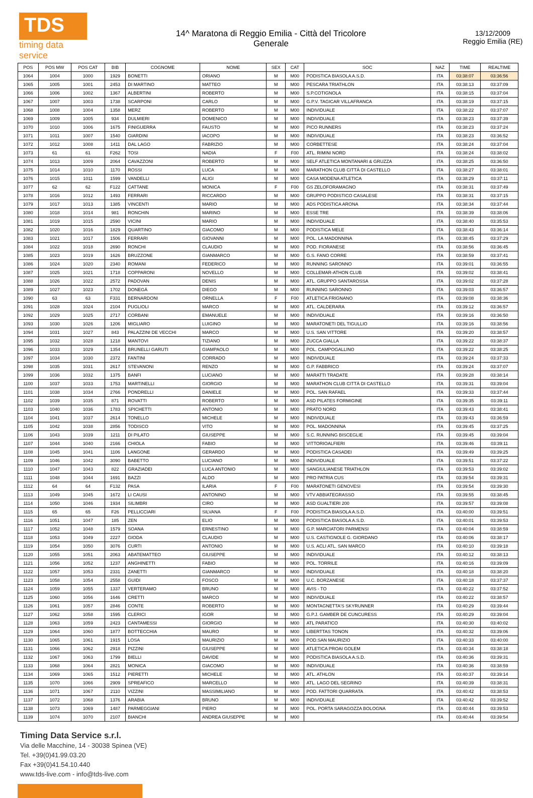TDS
timing data service
14^ Maratona di Reggio Emilia - Città del Tricolore
Generale
13/12/2009
Reggio Emilia (RE)
| POS | POS MW | POS CAT | BIB | COGNOME | NOME | SEX | CAT | SOC | NAZ | TIME | REALTIME |
| --- | --- | --- | --- | --- | --- | --- | --- | --- | --- | --- | --- |
| 1064 | 1004 | 1000 | 1929 | BONETTI | ORIANO | M | M00 | PODISTICA BIASOLA A.S.D. | ITA | 03:38:07 | 03:36:56 |
| 1065 | 1005 | 1001 | 2453 | DI MARTINO | MATTEO | M | M00 | PESCARA TRIATHLON | ITA | 03:38:13 | 03:37:09 |
| 1066 | 1006 | 1002 | 1367 | ALBERTINI | ROBERTO | M | M00 | S.P.COTIGNOLA | ITA | 03:38:15 | 03:37:04 |
| 1067 | 1007 | 1003 | 1738 | SCARPONI | CARLO | M | M00 | G.P.V. TAGICAR VILLAFRANCA | ITA | 03:38:19 | 03:37:15 |
| 1068 | 1008 | 1004 | 1358 | MERZ | ROBERTO | M | M00 | INDIVIDUALE | ITA | 03:38:22 | 03:37:07 |
| 1069 | 1009 | 1005 | 934 | DULMIERI | DOMENICO | M | M00 | INDIVIDUALE | ITA | 03:38:23 | 03:37:39 |
| 1070 | 1010 | 1006 | 1675 | FINIGUERRA | FAUSTO | M | M00 | PICO RUNNERS | ITA | 03:38:23 | 03:37:24 |
| 1071 | 1011 | 1007 | 1540 | GIARDINI | IACOPO | M | M00 | INDIVIDUALE | ITA | 03:38:23 | 03:36:52 |
| 1072 | 1012 | 1008 | 1411 | DAL LAGO | FABRIZIO | M | M00 | CORBETTESE | ITA | 03:38:24 | 03:37:04 |
| 1073 | 61 | 61 | F262 | TOSI | NADIA | F | F00 | ATL. RIMINI NORD | ITA | 03:38:24 | 03:38:02 |
| 1074 | 1013 | 1009 | 2064 | CAVAZZONI | ROBERTO | M | M00 | SELF ATLETICA MONTANARI & GRUZZA | ITA | 03:38:25 | 03:36:50 |
| 1075 | 1014 | 1010 | 1170 | ROSSI | LUCA | M | M00 | MARATHON CLUB CITTÀ DI CASTELLO | ITA | 03:38:27 | 03:38:01 |
| 1076 | 1015 | 1011 | 1599 | VANDELLI | ALIGI | M | M00 | CASA MODENA ATLETICA | ITA | 03:38:29 | 03:37:11 |
| 1077 | 62 | 62 | F122 | CATTANE | MONICA | F | F00 | GS ZELOFORAMAGNO | ITA | 03:38:31 | 03:37:49 |
| 1078 | 1016 | 1012 | 1493 | FERRARI | RICCARDO | M | M00 | GRUPPO PODISTICO CASALESE | ITA | 03:38:31 | 03:37:15 |
| 1079 | 1017 | 1013 | 1385 | VINCENTI | MARIO | M | M00 | ADS PODISTICA ARONA | ITA | 03:38:34 | 03:37:44 |
| 1080 | 1018 | 1014 | 981 | RONCHIN | MARINO | M | M00 | ESSE TRE | ITA | 03:38:39 | 03:38:06 |
| 1081 | 1019 | 1015 | 2590 | VICINI | MARIO | M | M00 | INDIVIDUALE | ITA | 03:38:40 | 03:35:53 |
| 1082 | 1020 | 1016 | 1829 | QUARTINO | GIACOMO | M | M00 | PODISTICA MELE | ITA | 03:38:43 | 03:36:14 |
| 1083 | 1021 | 1017 | 1506 | FERRARI | GIOVANNI | M | M00 | POL. LA MADONNINA | ITA | 03:38:45 | 03:37:29 |
| 1084 | 1022 | 1018 | 2690 | RONCHI | CLAUDIO | M | M00 | POD. FIORANESE | ITA | 03:38:56 | 03:36:45 |
| 1085 | 1023 | 1019 | 1626 | BRUZZONE | GIANMARCO | M | M00 | G.S. FANO CORRE | ITA | 03:38:59 | 03:37:41 |
| 1086 | 1024 | 1020 | 2340 | ROMANI | FEDERICO | M | M00 | RUNNING SARONNO | ITA | 03:39:01 | 03:36:55 |
| 1087 | 1025 | 1021 | 1718 | COPPARONI | NOVELLO | M | M00 | COLLEMAR-ATHON CLUB | ITA | 03:39:02 | 03:38:41 |
| 1088 | 1026 | 1022 | 2572 | PADOVAN | DENIS | M | M00 | ATL. GRUPPO SANTAROSSA | ITA | 03:39:02 | 03:37:28 |
| 1089 | 1027 | 1023 | 1702 | DONEGÀ | DIEGO | M | M00 | RUNNING SARONNO | ITA | 03:39:03 | 03:36:57 |
| 1090 | 63 | 63 | F331 | BERNARDONI | ORNELLA | F | F00 | ATLETICA FRIGNANO | ITA | 03:39:08 | 03:38:36 |
| 1091 | 1028 | 1024 | 2104 | PUGLIOLI | MARCO | M | M00 | ATL. CALDERARA | ITA | 03:39:12 | 03:36:57 |
| 1092 | 1029 | 1025 | 2717 | CORBANI | EMANUELE | M | M00 | INDIVIDUALE | ITA | 03:39:16 | 03:36:50 |
| 1093 | 1030 | 1026 | 1206 | MIGLIARO | LUIGINO | M | M00 | MARATONETI DEL TIGULLIO | ITA | 03:39:16 | 03:38:56 |
| 1094 | 1031 | 1027 | 843 | PALAZZINI DE VECCHI | MARCO | M | M00 | U.S. SAN VITTORE | ITA | 03:39:20 | 03:38:57 |
| 1095 | 1032 | 1028 | 1218 | MANTOVI | TIZIANO | M | M00 | ZUCCA GIALLA | ITA | 03:39:22 | 03:38:37 |
| 1096 | 1033 | 1029 | 1354 | BRUNELLI GARUTI | GIAMPAOLO | M | M00 | POL. CAMPOGALLINO | ITA | 03:39:22 | 03:38:25 |
| 1097 | 1034 | 1030 | 2372 | FANTINI | CORRADO | M | M00 | INDIVIDUALE | ITA | 03:39:24 | 03:37:33 |
| 1098 | 1035 | 1031 | 2617 | STEVANONI | RENZO | M | M00 | G.P. FABBRICO | ITA | 03:39:24 | 03:37:07 |
| 1099 | 1036 | 1032 | 1375 | BANFI | LUCIANO | M | M00 | MARATTI TRADATE | ITA | 03:39:28 | 03:38:14 |
| 1100 | 1037 | 1033 | 1753 | MARTINELLI | GIORGIO | M | M00 | MARATHON CLUB CITTÀ DI CASTELLO | ITA | 03:39:31 | 03:39:04 |
| 1101 | 1038 | 1034 | 2766 | PONDRELLI | DANIELE | M | M00 | POL. SAN RAFAEL | ITA | 03:39:33 | 03:37:44 |
| 1102 | 1039 | 1035 | 871 | ROVATTI | ROBERTO | M | M00 | ASD PILATES FORMIGINE | ITA | 03:39:35 | 03:39:11 |
| 1103 | 1040 | 1036 | 1783 | SPICHETTI | ANTONIO | M | M00 | PRATO NORD | ITA | 03:39:43 | 03:38:41 |
| 1104 | 1041 | 1037 | 2614 | TONELLO | MICHELE | M | M00 | INDIVIDUALE | ITA | 03:39:43 | 03:36:59 |
| 1105 | 1042 | 1038 | 2856 | TODISCO | VITO | M | M00 | POL. MADONNINA | ITA | 03:39:45 | 03:37:25 |
| 1106 | 1043 | 1039 | 1211 | DI PILATO | GIUSEPPE | M | M00 | S.C. RUNNING BISCEGLIE | ITA | 03:39:45 | 03:39:04 |
| 1107 | 1044 | 1040 | 2166 | CHIOLA | FABIO | M | M00 | VITTORIOALFIERI | ITA | 03:39:46 | 03:39:11 |
| 1108 | 1045 | 1041 | 1106 | LANGONE | GERARDO | M | M00 | PODISTICA CASADEI | ITA | 03:39:49 | 03:39:25 |
| 1109 | 1046 | 1042 | 3090 | BABETTO | LUCIANO | M | M00 | INDIVIDUALE | ITA | 03:39:51 | 03:37:22 |
| 1110 | 1047 | 1043 | 822 | GRAZIADEI | LUCA ANTONIO | M | M00 | SANGIULIANESE TRIATHLON | ITA | 03:39:53 | 03:39:02 |
| 1111 | 1048 | 1044 | 1691 | BAZZI | ALDO | M | M00 | PRO PATRIA CUS | ITA | 03:39:54 | 03:39:31 |
| 1112 | 64 | 64 | F132 | PASA | ILARIA | F | F00 | MARATONETI GENOVESI | ITA | 03:39:54 | 03:39:30 |
| 1113 | 1049 | 1045 | 1672 | LI CAUSI | ANTONINO | M | M00 | VTV ABBIATEGRASSO | ITA | 03:39:55 | 03:38:45 |
| 1114 | 1050 | 1046 | 1934 | SILIMBRI | CIRO | M | M00 | ASD GUALTIERI 200 | ITA | 03:39:57 | 03:39:08 |
| 1115 | 65 | 65 | F26 | PELLICCIARI | SILVANA | F | F00 | PODISTICA BIASOLA A.S.D. | ITA | 03:40:00 | 03:39:51 |
| 1116 | 1051 | 1047 | 185 | ZEN | ELIO | M | M00 | PODISTICA BIASOLA A.S.D. | ITA | 03:40:01 | 03:39:53 |
| 1117 | 1052 | 1048 | 1579 | SOANA | ERNESTINO | M | M00 | G.P. MARCIATORI PARMENSI | ITA | 03:40:04 | 03:38:59 |
| 1118 | 1053 | 1049 | 2227 | GIODA | CLAUDIO | M | M00 | U.S. CASTIGNOLE G. GIORDANO | ITA | 03:40:06 | 03:38:17 |
| 1119 | 1054 | 1050 | 3076 | CURTI | ANTONIO | M | M00 | U.S. ACLI ATL. SAN MARCO | ITA | 03:40:10 | 03:39:18 |
| 1120 | 1055 | 1051 | 2063 | ABATEMATTEO | GIUSEPPE | M | M00 | INDIVIDUALE | ITA | 03:40:12 | 03:38:13 |
| 1121 | 1056 | 1052 | 1237 | ANGHINETTI | FABIO | M | M00 | POL. TORRILE | ITA | 03:40:16 | 03:39:09 |
| 1122 | 1057 | 1053 | 2331 | ZANETTI | GIANMARCO | M | M00 | INDIVIDUALE | ITA | 03:40:18 | 03:38:20 |
| 1123 | 1058 | 1054 | 2558 | GUIDI | FOSCO | M | M00 | U.C. BORZANESE | ITA | 03:40:18 | 03:37:37 |
| 1124 | 1059 | 1055 | 1337 | VERTERAMO | BRUNO | M | M00 | AVIS - TO | ITA | 03:40:22 | 03:37:52 |
| 1125 | 1060 | 1056 | 1646 | CRETTI | MARCO | M | M00 | INDIVIDUALE | ITA | 03:40:22 | 03:38:57 |
| 1126 | 1061 | 1057 | 2846 | CONTE | ROBERTO | M | M00 | MONTAGNETTA'S SKYRUNNER | ITA | 03:40:29 | 03:39:44 |
| 1127 | 1062 | 1058 | 1595 | CLERICI | IGOR | M | M00 | G.P.J. GAMBER DE CUNCURESS | ITA | 03:40:29 | 03:39:04 |
| 1128 | 1063 | 1059 | 2423 | CANTAMESSI | GIORGIO | M | M00 | ATL PARATICO | ITA | 03:40:30 | 03:40:02 |
| 1129 | 1064 | 1060 | 1877 | BOTTECCHIA | MAURO | M | M00 | LIBERTTAS TONON | ITA | 03:40:32 | 03:39:06 |
| 1130 | 1065 | 1061 | 1915 | LOSA | MAURIZIO | M | M00 | POD.SAN MAURIZIO | ITA | 03:40:33 | 03:40:00 |
| 1131 | 1066 | 1062 | 2918 | PIZZINI | GIUSEPPE | M | M00 | ATLETICA PROAI GOLEM | ITA | 03:40:34 | 03:38:18 |
| 1132 | 1067 | 1063 | 1799 | BIELLI | DAVIDE | M | M00 | PODISTICA BIASOLA A.S.D. | ITA | 03:40:36 | 03:39:31 |
| 1133 | 1068 | 1064 | 2821 | MONICA | GIACOMO | M | M00 | INDIVIDUALE | ITA | 03:40:36 | 03:38:59 |
| 1134 | 1069 | 1065 | 1512 | PIERETTI | MICHELE | M | M00 | ATL. ATHLON | ITA | 03:40:37 | 03:39:14 |
| 1135 | 1070 | 1066 | 2909 | SPREAFICO | MARCELLO | M | M00 | ATL. LAGO DEL SEGRINO | ITA | 03:40:39 | 03:38:31 |
| 1136 | 1071 | 1067 | 2110 | VIZZINI | MASSIMILIANO | M | M00 | POD. FATTORI QUARRATA | ITA | 03:40:42 | 03:38:53 |
| 1137 | 1072 | 1068 | 1376 | ARABIA | BRUNO | M | M00 | INDIVIDUALE | ITA | 03:40:42 | 03:39:52 |
| 1138 | 1073 | 1069 | 1487 | PARMEGGIANI | PIERO | M | M00 | POL. PORTA SARAGOZZA BOLOGNA | ITA | 03:40:44 | 03:39:53 |
| 1139 | 1074 | 1070 | 2107 | BIANCHI | ANDREA GIUSEPPE | M | M00 | | ITA | 03:40:44 | 03:39:54 |
Timing Data Service s.r.l.
Via delle Macchine, 14 - 30038 Spinea (VE)
Tel. +39(0)41.99.03.20
Fax +39(0)41.54.10.440
www.tds-live.com - info@tds-live.com